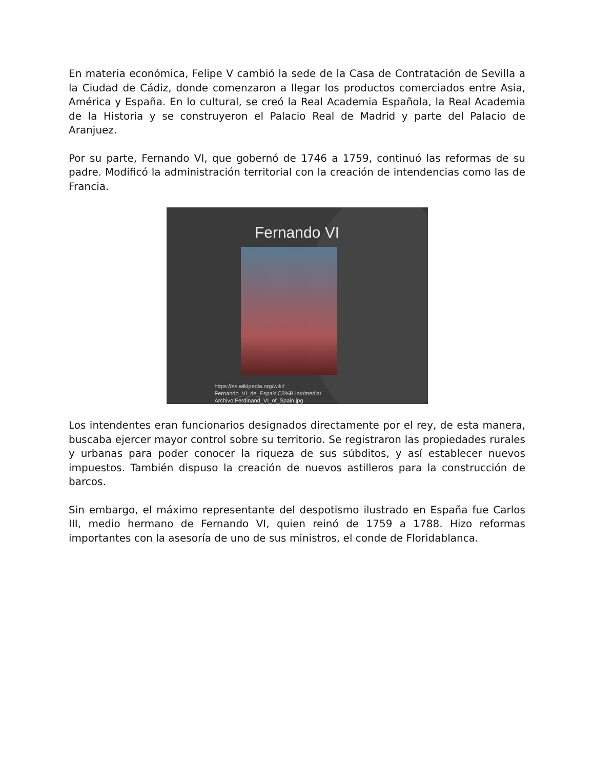En materia económica, Felipe V cambió la sede de la Casa de Contratación de Sevilla a la Ciudad de Cádiz, donde comenzaron a llegar los productos comerciados entre Asia, América y España. En lo cultural, se creó la Real Academia Española, la Real Academia de la Historia y se construyeron el Palacio Real de Madrid y parte del Palacio de Aranjuez.
Por su parte, Fernando VI, que gobernó de 1746 a 1759, continuó las reformas de su padre. Modificó la administración territorial con la creación de intendencias como las de Francia.
Fernando VI
https://es.wikipedia.org/wiki/
Fernando_VI_de_Espa%C3%B1a#/media/
Archivo:Ferdinand_VI_of_Spain.jpg
Los intendentes eran funcionarios designados directamente por el rey, de esta manera, buscaba ejercer mayor control sobre su territorio. Se registraron las propiedades rurales y urbanas para poder conocer la riqueza de sus súbditos, y así establecer nuevos impuestos. También dispuso la creación de nuevos astilleros para la construcción de barcos.
Sin embargo, el máximo representante del despotismo ilustrado en España fue Carlos III, medio hermano de Fernando VI, quien reinó de 1759 a 1788. Hizo reformas importantes con la asesoría de uno de sus ministros, el conde de Floridablanca.